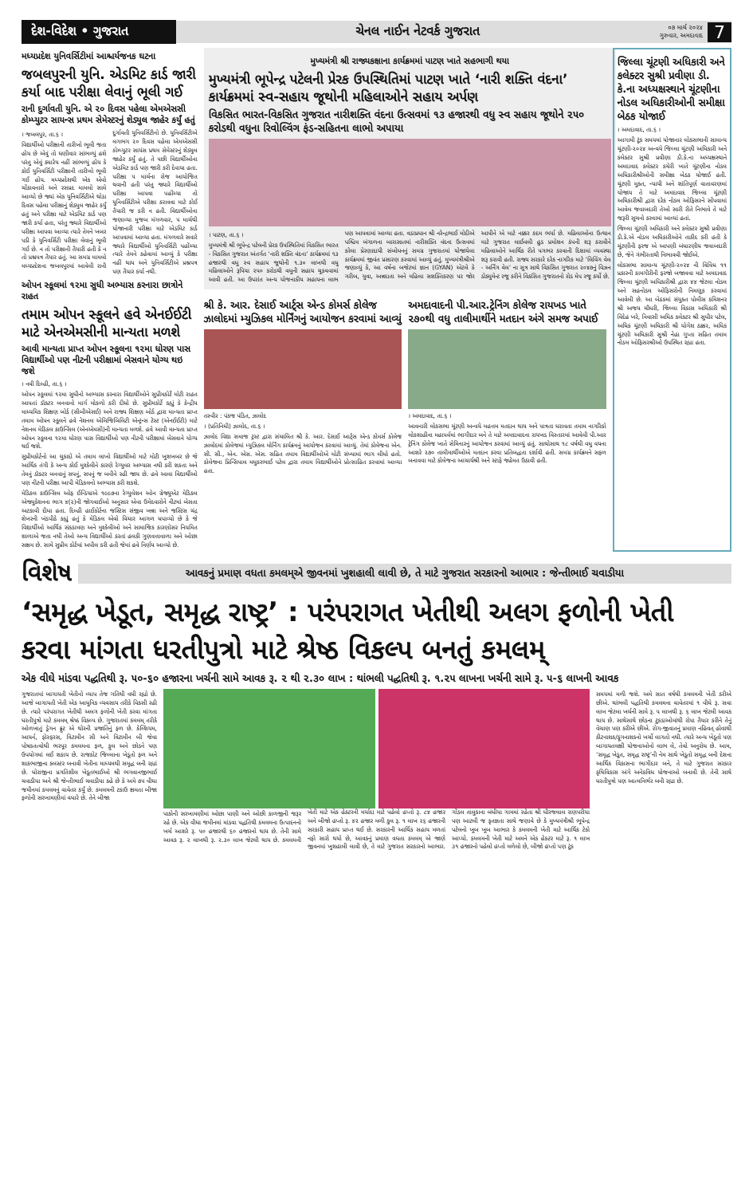દેશ-વિદેશ • ગુજરાત
ચેનલ નાઈન નેટવર્ક ગુજરાત
૦૭ માર્ચ ૨૦૨૪
ગુરુવાર, અમદાવાદ
7
મધ્યપ્રદેશ યુનિવર્સિટીમાં આશ્ચર્યજનક ઘટના
જબલપુરની યુનિ. એડમિટ કાર્ડ જારી કર્યા બાદ પરીક્ષા લેવાનું ભૂલી ગઈ
રાની દુર્ગાવતી યુનિ. એ ૨૦ દિવસ પહેલા એમએસસી કોમ્પ્યુટર સાયન્સ પ્રથમ સેમેસ્ટરનું શેડ્યુલ જાહેર કર્યું હતું
। જબલપુર, તા.૬ ।
વિદ્યાર્થીઓ પરીક્ષાની તારીખો ભૂલી જતા હોય છે એવું તો ઘણીવાર સાંભળ્યું હશે પરંતુ એવું ક્યારેય નહીં સાંભળ્યું હોય કે કોઈ યુનિવર્સિટી પરીક્ષાની તારીખો ભૂલી ગઈ હોય. મધ્યપ્રદેશથી એક એવો ચોંકાવનારો અને રસપ્રદ મામલો સામે આવ્યો છે જ્યાં એક યુનિવર્સિટીએ થોડા દિવસ પહેલા પરીક્ષાનું શેડ્યુલ જાહેર કર્યું હતું અને પરીક્ષા માટે એડમિટ કાર્ડ પણ જારી કર્યા હતા, પરંતુ જ્યારે વિદ્યાર્થીઓ પરીક્ષા આપવા આવ્યા ત્યારે તેમને ખબર પડી કે યુનિવર્સિટી પરીક્ષા લેવાનું ભૂલી ગઈ છે. ન તો પરીક્ષાની તૈયારી હતી કે ન તો પ્રશ્નપત્ર તૈયાર હતું. આ સમગ્ર મામલો મધ્યપ્રદેશના જબલપુરમાં આવેલી રાની દુર્ગાવતી યુનિવર્સિટીનો છે. યુનિવર્સિટીએ લગભગ ૨૦ દિવસ પહેલા એમએસસી કોમ્પ્યુટર સાયંસ પ્રથમ સેમેસ્ટરનું શેડ્યુલ જાહેર કર્યું હતું. તે પછી વિદ્યાર્થીઓના એડમિટ કાર્ડ પણ જારી કરી દેવાયા હતા. પરીક્ષા ૫ માર્ચના રોજ આયોજિત થવાની હતી પરંતુ જ્યારે વિદ્યાર્થીઓ પરીક્ષા આપવા પહોંચ્યા તો યુનિવર્સિટીએ પરીક્ષા કરાવવા માટે કોઈ તૈયારી જ કરી ન હતી. વિદ્યાર્થીઓના જણાવ્યા મુજબ મંગળવાર, ૫ માર્ચથી યોજાનારી પરીક્ષા માટે એડમિટ કાર્ડ આપવામાં આવ્યા હતા. મંગળવારે સવારે જ્યારે વિદ્યાર્થીઓ યુનિવર્સિટી પહોંચ્યા ત્યારે તેમને કહેવામાં આવ્યું કે પરીક્ષા નહીં થાય અને યુનિવર્સિટીએ પ્રશ્નપત્ર પણ તૈયાર કર્યા નથી.
ઓપન સ્કૂલમાં ૧૨મા સુધી અભ્યાસ કરનારા છાત્રોને રાહત
તમામ ઓપન સ્કૂલને હવે એનઈઈટી માટે એનએમસીની માન્યતા મળશે
આવી માન્યતા પ્રાપ્ત ઓપન સ્કૂલના ૧૨મા ધોરણ પાસ વિદ્યાર્થીઓ પણ નીટની પરીક્ષામાં બેસવાને યોગ્ય થઇ જશે
। નવી દિલ્હી, તા.૬ ।
ઓપન સ્કૂલમાં ૧૨મા સુધીનો અભ્યાસ કરનારા વિદ્યાર્થીઓને સુપ્રીમકોર્ટે મોટી રાહત આપતાં ડૉક્ટર બનવાનો માર્ગ મોકળો કરી દીધો છે. સુપ્રીમકોર્ટે કહ્યું કે કેન્દ્રીય માધ્યમિક શિક્ષણ બોર્ડ (સીબીએસઈ) અને રાજ્ય શિક્ષણ બોર્ડ દ્વારા માન્યતા પ્રાપ્ત તમામ ઓપન સ્કૂલને હવે નેશનલ એલિજિબિલિટી એન્ટ્રન્સ ટેસ્ટ (એનઈઈટી) માટે નેશનલ મેડિકલ કાઉન્સિલ (એનએમસી)ની માન્યતા મળશે. હવે આવી માન્યતા પ્રાપ્ત ઓપન સ્કૂલના ૧૨મા ધોરણ પાસ વિદ્યાર્થીઓ પણ નીટની પરીક્ષામાં બેસવાને યોગ્ય થઈ જશે.
સુપ્રીમકોર્ટનો આ ચુકાદો એ તમામ લાખો વિદ્યાર્થીઓ માટે મોટી ખુશખબર છે જે આર્થિક તંગી કે અન્ય કોઈ મુશ્કેલીને કારણે રેગ્યુલર અભ્યાસ નથી કરી શકતા અને તેમનું ડૉક્ટર બનવાનું સપનું, સપનું જ બનીને રહી જાય છે. હવે આવા વિદ્યાર્થીઓ પણ નીટની પરીક્ષા આપી મેડિકલનો અભ્યાસ કરી શકશે.
મેડિકલ કાઉન્સિલ ઓફ ઈન્ડિયાએ ૧૯૯૭ના રેગ્યુલેશન ઓન ગ્રેજ્યુએટ મેડિકલ એજ્યુકેશનના ભાગ ૪(૨)ની જોગવાઈઓ અનુસાર એવા ઉમેદવારોને નીટમાં બેસતા અટકાવી દીધા હતા. દિલ્હી હાઈકોર્ટના જસ્ટિસ સંજીવ ખન્ના અને જસ્ટિસ ચંદ્ર શેખરની ખંડપીઠે કહ્યું હતું કે મેડિકલ એવો વિચાર આગળ ધપાવ્યો છે કે જે વિદ્યાર્થીઓ આર્થિક સંકડામણ અને મુશ્કેલીઓ અને સામાજિક કારણોસર નિયમિત શાળાએ જતા નથી તેઓ અન્ય વિદ્યાર્થીઓ કરતાં હલકી ગુણવત્તાવાળા અને ઓછા સક્ષમ છે. સામે સુપ્રીમ કોર્ટમાં અપીલ કરી હતી જેમાં હવે નિર્ણય આવ્યો છે.
મુખ્યમંત્રી શ્રી રાજ્યકક્ષાના કાર્યક્રમમાં પાટણ ખાતે સહભાગી થયા
મુખ્યમંત્રી ભૂપેન્દ્ર પટેલની પ્રેરક ઉપસ્થિતિમાં પાટણ ખાતે ‘નારી શક્તિ વંદના’ કાર્યક્રમમાં સ્વ-સહાય જૂથોની મહિલાઓને સહાય અર્પણ
વિકસિત ભારત-વિકસિત ગુજરાત નારીશક્તિ વંદના ઉત્સવમાં ૧૩ હજારથી વધુ સ્વ સહાય જૂથોને ૨૫૦ કરોડથી વધુના રિવોલ્વિંગ ફંડ-સહિતના લાભો અપાયા
। પાટણ, તા.૬ ।
મુખ્યમંત્રી શ્રી ભૂપેન્દ્ર પટેલની પ્રેરક ઉપસ્થિતિમાં વિકસિત ભારત - વિકસિત ગુજરાત અંતર્ગત ‘નારી શક્તિ વંદના’ કાર્યક્રમમાં ૧૩ હજારથી વધુ સ્વ સહાય જૂથોની ૧.૩૦ લાખથી વધુ મહિલાઓને રૂપિયા ૨૫૦ કરોડથી વધુની સહાય ચૂકવવામાં આવી હતી. આ ઉપરાંત અન્ય યોજનાકીય સહાયના લાભ પણ આપવામાં આવ્યા હતા. વડાપ્રધાન શ્રી નરેન્દ્રભાઈ મોદીએ પશ્ચિમ બંગાળના બારાસાતમાં નારીશક્તિ વંદના ઉત્સવમાં કરેલા પ્રેરણાદાયી સંબોધનનું સમગ્ર ગુજરાતમાં યોજાયેલા કાર્યક્રમમાં જીવંત પ્રસારણ કરવામાં આવ્યું હતું. મુખ્યમંત્રીશ્રીએ જણાવ્યું કે, આ વર્ષના બજેટમાં જ્ઞાન (GYAN) એટલે કે ગરીબ, યુવા, અન્નદાતા અને મહિલા સશક્તિકરણ પર જોર આપીને એ માટે નક્કર કદમ ભર્યા છે. મહિલાઓના ઉત્થાન માટે ગુજરાત લાઈવલી હુડ પ્રમોશન કંપની શરૂ કરાવીને મહિલાઓને આર્થિક રીતે પગભર કરવાની દિશામાં વ્યવસ્થા શરૂ કરાવી હતી. રાજ્ય સરકારે દરેક નાગરિક માટે ‘લિવિંગ વેલ - અર્નિંગ વેલ’ ના સૂત્ર સાથે વિકસિત ગુજરાત ૨૦૪૭નું વિઝન ડોક્યુમેન્ટ રજૂ કરીને વિકસિત ગુજરાતનો રોડ મેપ રજૂ કર્યો છે.
શ્રી કે. આર. દેસાઈ આર્ટ્સ એન્ડ કોમર્સ કોલેજ ઝાલોદમાં મ્યુઝિકલ મોર્નિંગનું આયોજન કરવામાં આવ્યું
તસ્વીર : પંકજ પંડિત, ઝાલોદ
। (પ્રતિનિધી) ઝાલોદ, તા.૬ ।
ઝાલોદ વિદ્યા સમાજ ટ્રસ્ટ દ્વારા સંચાલિત શ્રી કે. આર. દેસાઈ આર્ટ્સ એન્ડ કોમર્સ કોલેજ ઝાલોદમાં કોલેજમાં મ્યુઝિકલ મોર્નિંગ કાર્યક્રમનું આયોજન કરવામાં આવ્યું. તેમાં કોલેજના એન. સી. સી., એન. એસ. એસ. સહિત તમામ વિદ્યાર્થીઓએ મોટી સંખ્યામાં ભાગ લીધો હતો. કોલેજના પ્રિન્સિપાલ મધુકરભાઈ પટેલ દ્વારા તમામ વિદ્યાર્થીઓને પ્રોત્સાહિત કરવામાં આવ્યા હતા.
અમદાવાદની પી.આર.ટ્રેનિંગ કોલેજ રાયખડ ખાતે ૨૭૦થી વધુ તાલીમાર્થીને મતદાન અંગે સમજ અપાઈ
। અમદાવાદ, તા.૬ ।
આવનારી લોકસભા ચૂંટણી અન્વયે મહત્તમ મતદાન થાય અને પાત્રતા ધરાવતા તમામ નાગરિકો લોકશાહીના મહાપર્વમાં ભાગીદાર બને તે માટે અમદાવાદના રાયખડ વિસ્તારમાં આવેલી પી.આર ટ્રેનિંગ કોલેજ ખાતે સેમિનારનું આયોજન કરવામાં આવ્યું હતું. સાથોસાથ ૧૮ વર્ષથી વધુ વયના આશરે ૨૭૦ તાલીમાર્થીઓએ મતદાન કરવા પ્રતિબદ્ધતા દર્શાવી હતી. સમગ્ર કાર્યક્રમને સફળ બનાવવા માટે કોલેજના આચાર્યશ્રી અને સ્ટાફે જહેમત ઉઠાવી હતી.
જિલ્લા ચૂંટણી અધિકારી અને કલેક્ટર સુશ્રી પ્રવીણા ડી. કે.ના અધ્યક્ષસ્થાને ચૂંટણીના નોડલ અધિકારીઓની સમીક્ષા બેઠક યોજાઈ
। અમદાવાદ, તા.૬ ।
આગામી ટૂંક સમયમાં યોજાનાર લોકસભાની સામાન્ય ચૂંટણી-૨૦૨૪ અન્વયે જિલ્લા ચૂંટણી અધિકારી અને કલેક્ટર સુશ્રી પ્રવીણા ડી.કે.ના અધ્યક્ષસ્થાને અમદાવાદ કલેક્ટર કચેરી ખાતે ચૂંટણીના નોડલ અધિકારીશ્રીઓની સમીક્ષા બેઠક યોજાઈ હતી. ચૂંટણી મુક્ત, ન્યાયી અને શાંતિપૂર્ણ વાતાવરણમાં યોજાય તે માટે અમદાવાદ જિલ્લા ચૂંટણી અધિકારીશ્રી દ્વારા દરેક નોડલ ઓફિસરને સોંપવામાં આવેલ જવાબદારી તેઓ સારી રીતે નિભાવે તે માટે જરૂરી સૂચનો કરવામાં આવ્યાં હતાં.
જિલ્લા ચૂંટણી અધિકારી અને કલેક્ટર સુશ્રી પ્રવીણા ડી.કે.એ નોડલ અધિકારીઓને તાકીદ કરી હતી કે ચૂંટણીની ફરજ એ આપણી બંધારણીય જવાબદારી છે, જેને ગંભીરતાથી નિભાવવી જોઈએ.
લોકસભા સામાન્ય ચૂંટણી-૨૦૨૪ ની વિવિધ ૧૧ પ્રકારની કામગીરીની ફરજો બજાવવા માટે અમદાવાદ જિલ્લા ચૂંટણી અધિકારીશ્રી દ્વારા ૪૪ જેટલા નોડલ અને સહનોડલ ઓફિસરોની નિમણૂક કરવામાં આવેલી છે. આ બેઠકમાં સંયુક્ત પોલીસ કમિશનર શ્રી અજય ચૌધરી, જિલ્લા વિકાસ અધિકારી શ્રી વિદેહ ખરે, નિવાસી અધિક કલેક્ટર શ્રી સુધીર પટેલ, અધિક ચૂંટણી અધિકારી શ્રી યોગેશ ઠક્કર, અધિક ચૂંટણી અધિકારી સુશ્રી નેહા ગુપ્તા સહિત તમામ નોડલ ઓફિસરશ્રીઓ ઉપસ્થિત રહ્યા હતા.
વિશેષ
આવકનું પ્રમાણ વધતા કમલમ્એ જીવનમાં ખુશહાલી લાવી છે, તે માટે ગુજરાત સરકારનો આભાર : જેન્તીભાઈ ચવાડીયા
‘સમૃદ્ધ ખેડૂત, સમૃદ્ધ રાષ્ટ્ર’ : પરંપરાગત ખેતીથી અલગ ફળોની ખેતી કરવા માંગતા ધરતીપુત્રો માટે શ્રેષ્ઠ વિકલ્પ બનતું કમલમ્
એક વીઘે માંડવા પદ્ધતિથી રૂ. ૫૦-૬૦ હજારના ખર્ચની સામે આવક રૂ. ૨ થી ૨.૩૦ લાખ : થાંભલી પદ્ધતિથી રૂ. ૧.૨૫ લાખના ખર્ચની સામે રૂ. ૫-૬ લાખની આવક
ગુજરાતમાં બાગાયતી ખેતીનો વ્યાપ તેજ ગતિથી વધી રહ્યો છે. આજે બાગાયતી ખેતી એક આધુનિક વ્યવસાય તરીકે વિકસી રહી છે. ત્યારે પરંપરાગત ખેતીથી અલગ ફળોની ખેતી કરવા માંગતા ધરતીપુત્રો માટે કમલમ્ શ્રેષ્ઠ વિકલ્પ છે. ગુજરાતમાં કમલમ્ તરીકે ઓળખાતું ડ્રેગન ફ્રુટ એ થોરની પ્રજાતિનું ફળ છે. કેલ્શિયમ, આયર્ન, ફોસ્ફરસ, વિટામીન સી અને વિટામીન બી જેવા પોષકતત્વોથી ભરપૂર કમલમના ફળ, ફુલ અને છોડને પણ ઉપયોગમાં લઈ શકાય છે. રાજકોટ જિલ્લાના ખેડૂતો ફળ અને શાકભાજીના ક્લસ્ટર બનાવી ખેતીના માધ્યમથી સમૃદ્ધ બની રહ્યાં છે. ધોરાજીના પ્રગતિશીલ ખેડૂતભાઈઓ શ્રી ભગવાનજીભાઈ ચવાડીયા અને શ્રી જેન્તીભાઈ ચવાડીયા કહે છે કે અમે ૭૫ વીઘા જમીનમાં કમલમનું વાવેતર કર્યું છે. કમલમની ટકાઉ ક્ષમતા બીજા ફળોની સરખામણીમાં વધારે છે. તેને બીજા
પાકોની સરખામણીમાં ઓછા પાણી અને ઓછી કાળજીની જરૂર રહે છે. એક વીઘા જમીનમાં માંડવા પદ્ધતિથી કમલમના ઉત્પાદનનો ખર્ચ આશરે રૂ. ૫૦ હજારથી ૬૦ હજારનો થાય છે. તેની સામે આવક રૂ. ૨ લાખથી રૂ. ૨.૩૦ લાખ જેટલી થાય છે. કમલમની ખેતી માટે એક હેક્ટરની મર્યાદા માટે પહેલો હપ્તો રૂ. ૮૪ હજાર અને બીજો હપ્તો રૂ. ૪૨ હજાર મળી કુલ રૂ. ૧ લાખ ૨૬ હજારની સરકારી સહાય પ્રાપ્ત થઈ છે. સરકારની આર્થિક સહાય મળતાં નફો સારો થયો છે, આવકનું પ્રમાણ વધતા કમલમ્ એ જાણે જીવનમાં ખુશહાલી લાવી છે, તે માટે ગુજરાત સરકારનો આભાર. ગોંડલ તાલુકાના બંધીયા ગામમાં રહેતા શ્રી ધીરજલાલ રાણપરીયા પણ આટલી જ કૃતજ્ઞતા સાથે જણાવે છે કે મુખ્યમંત્રીશ્રી ભૂપેન્દ્ર પટેલનો ખૂબ ખૂબ આભાર કે કમલમની ખેતી માટે આર્થિક ટેકો આપ્યો. કમલમની ખેતી માટે અમને એક હેક્ટર માટે રૂ. ૧ લાખ ૩૧ હજારનો પહેલો હપ્તો મળેલો છે, બીજો હપ્તો પણ ટૂંક
સમયમાં મળી જશે. અમે સાત વર્ષથી કમલમની ખેતી કરીએ છીએ. થાંભલી પદ્ધતિથી કમલમના વાવેતરમાં ૧ વીઘે રૂ. સવા લાખ જેટલા ખર્ચની સામે રૂ. ૫ લાખથી રૂ. ૬ લાખ જેટલી આવક થાય છે. સાથેસાથે છોડના ટુકડાઓમાંથી રોપા તૈયાર કરીને તેનું વેચાણ પણ કરીએ છીએ. રોગ-જીવાતનું પ્રમાણ નહિવત્ હોવાથી કીટનાશક/ફૂગનાશકનો ખર્ચો લાગતો નથી. ત્યારે અન્ય ખેડૂતો પણ બાગાયતલક્ષી યોજનાઓનો લાભ લે, તેવો અનુરોધ છે. આમ, ‘સમૃદ્ધ ખેડૂત, સમૃદ્ધ રાષ્ટ્ર’ની નેમ સાથે ખેડૂતો સમૃદ્ધ બની દેશના આર્થિક વિકાસના ભાગીદાર બને, તે માટે ગુજરાત સરકાર કૃષિવિકાસ અંગે અનેકવિધ યોજનાઓ બનાવી છે. તેની સાથે ધરતીપુત્રો પણ આત્મનિર્ભર બની રહ્યા છે.